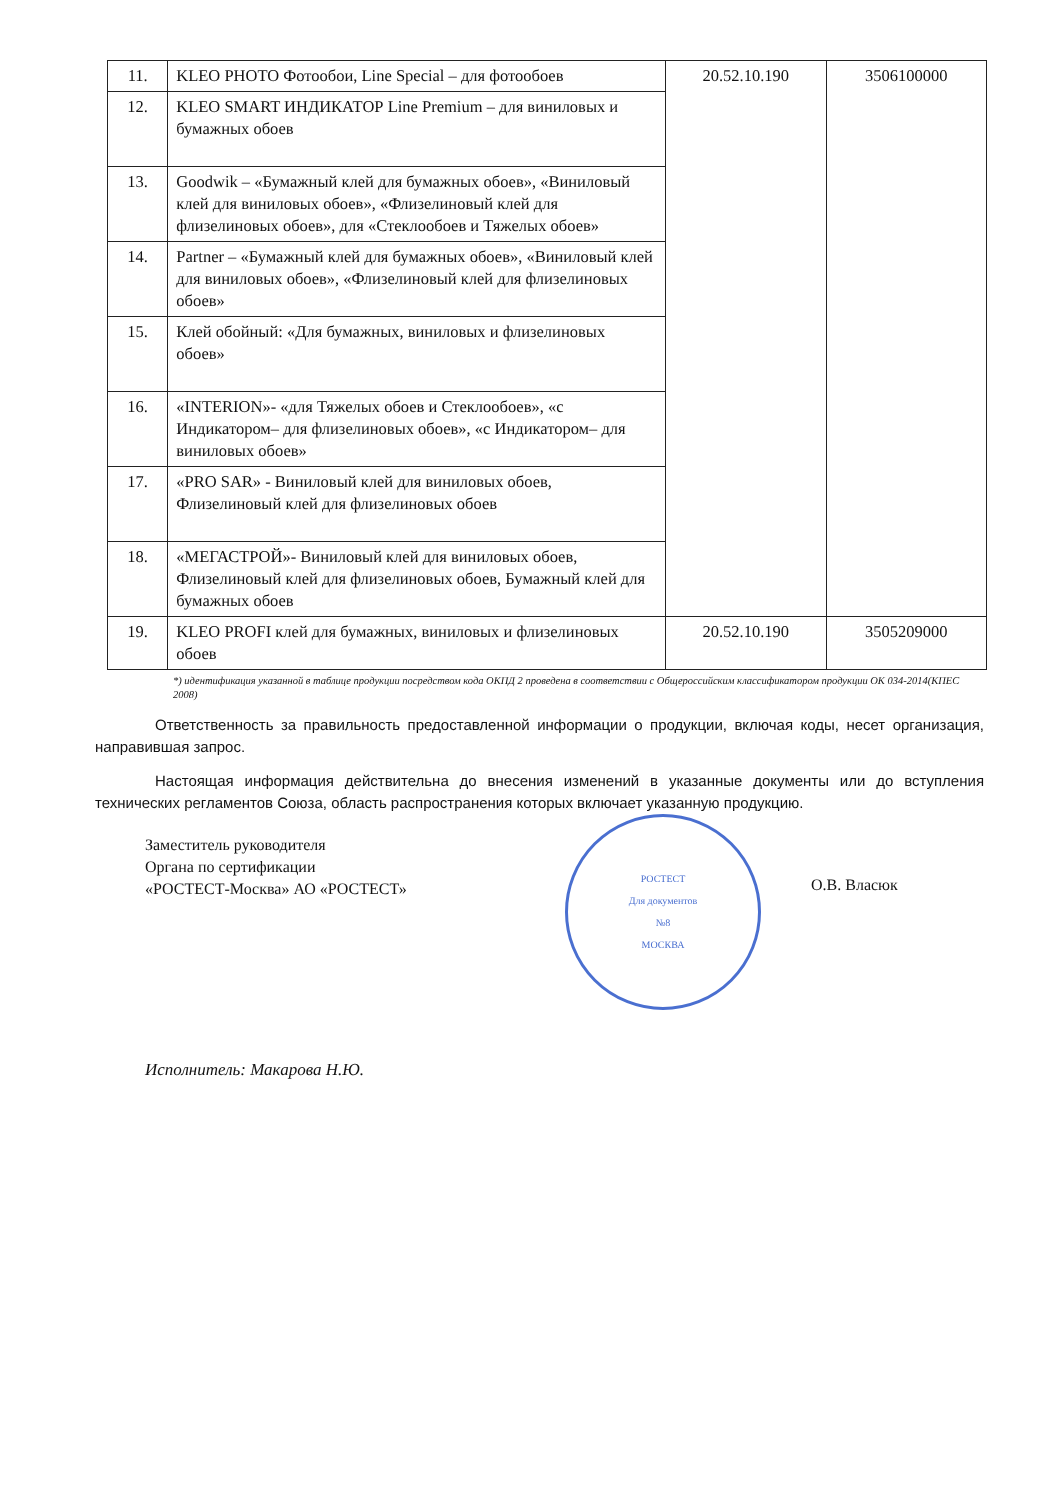| 11. | KLEO PHOTO Фотообои, Line Special – для фотообоев | 20.52.10.190 | 3506100000 |
| 12. | KLEO SMART ИНДИКАТОР Line Premium – для виниловых и бумажных обоев | | |
| 13. | Goodwik – «Бумажный клей для бумажных обоев», «Виниловый клей для виниловых обоев», «Флизелиновый клей для флизелиновых обоев», для «Стеклообоев и Тяжелых обоев» | | |
| 14. | Partner – «Бумажный клей для бумажных обоев», «Виниловый клей для виниловых обоев», «Флизелиновый клей для флизелиновых обоев» | | |
| 15. | Клей обойный: «Для бумажных, виниловых и флизелиновых обоев» | | |
| 16. | «INTERION»- «для Тяжелых обоев и Стеклообоев», «с Индикатором– для флизелиновых обоев», «с Индикатором– для виниловых обоев» | | |
| 17. | «PRO SAR» - Виниловый клей для виниловых обоев, Флизелиновый клей для флизелиновых обоев | | |
| 18. | «МЕГАСТРОЙ»- Виниловый клей для виниловых обоев, Флизелиновый клей для флизелиновых обоев, Бумажный клей для бумажных обоев | | |
| 19. | KLEO PROFI клей для бумажных, виниловых и флизелиновых обоев | 20.52.10.190 | 3505209000 |
*) идентификация указанной в таблице продукции посредством кода ОКПД 2 проведена в соответствии с Общероссийским классификатором продукции ОК 034-2014(КПЕС 2008)
Ответственность за правильность предоставленной информации о продукции, включая коды, несет организация, направившая запрос.
Настоящая информация действительна до внесения изменений в указанные документы или до вступления технических регламентов Союза, область распространения которых включает указанную продукцию.
Заместитель руководителя
Органа по сертификации
«РОСТЕСТ-Москва» АО «РОСТЕСТ»
РОСТЕСТ
Для документов
№8
МОСКВА
О.В. Власюк
Исполнитель: Макарова Н.Ю.